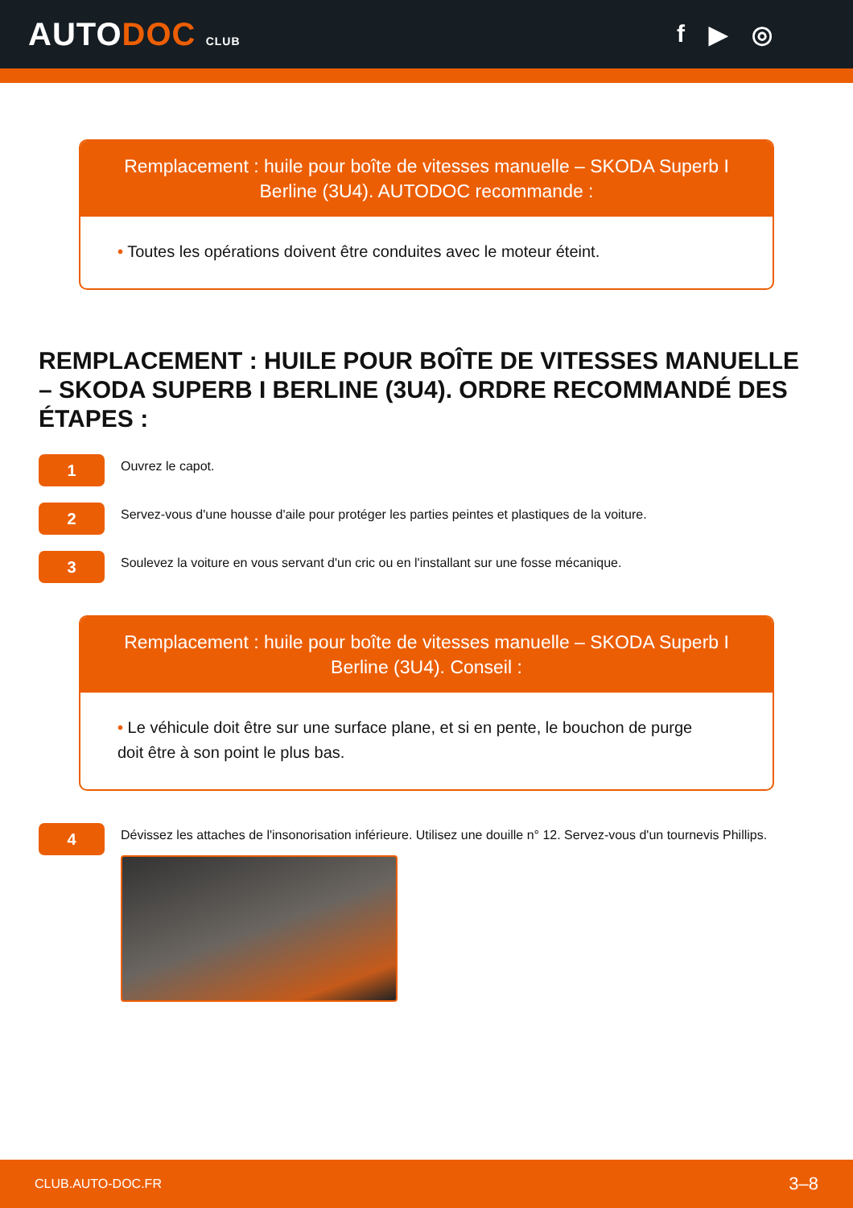AUTODOC CLUB
f ▶ ◎
Remplacement : huile pour boîte de vitesses manuelle – SKODA Superb I Berline (3U4). AUTODOC recommande :
• Toutes les opérations doivent être conduites avec le moteur éteint.
REMPLACEMENT : HUILE POUR BOÎTE DE VITESSES MANUELLE – SKODA SUPERB I BERLINE (3U4). ORDRE RECOMMANDÉ DES ÉTAPES :
1
Ouvrez le capot.
2
Servez-vous d'une housse d'aile pour protéger les parties peintes et plastiques de la voiture.
3
Soulevez la voiture en vous servant d'un cric ou en l'installant sur une fosse mécanique.
Remplacement : huile pour boîte de vitesses manuelle – SKODA Superb I Berline (3U4). Conseil :
• Le véhicule doit être sur une surface plane, et si en pente, le bouchon de purge doit être à son point le plus bas.
4
Dévissez les attaches de l'insonorisation inférieure. Utilisez une douille n° 12. Servez-vous d'un tournevis Phillips.
CLUB.AUTO-DOC.FR 3–8